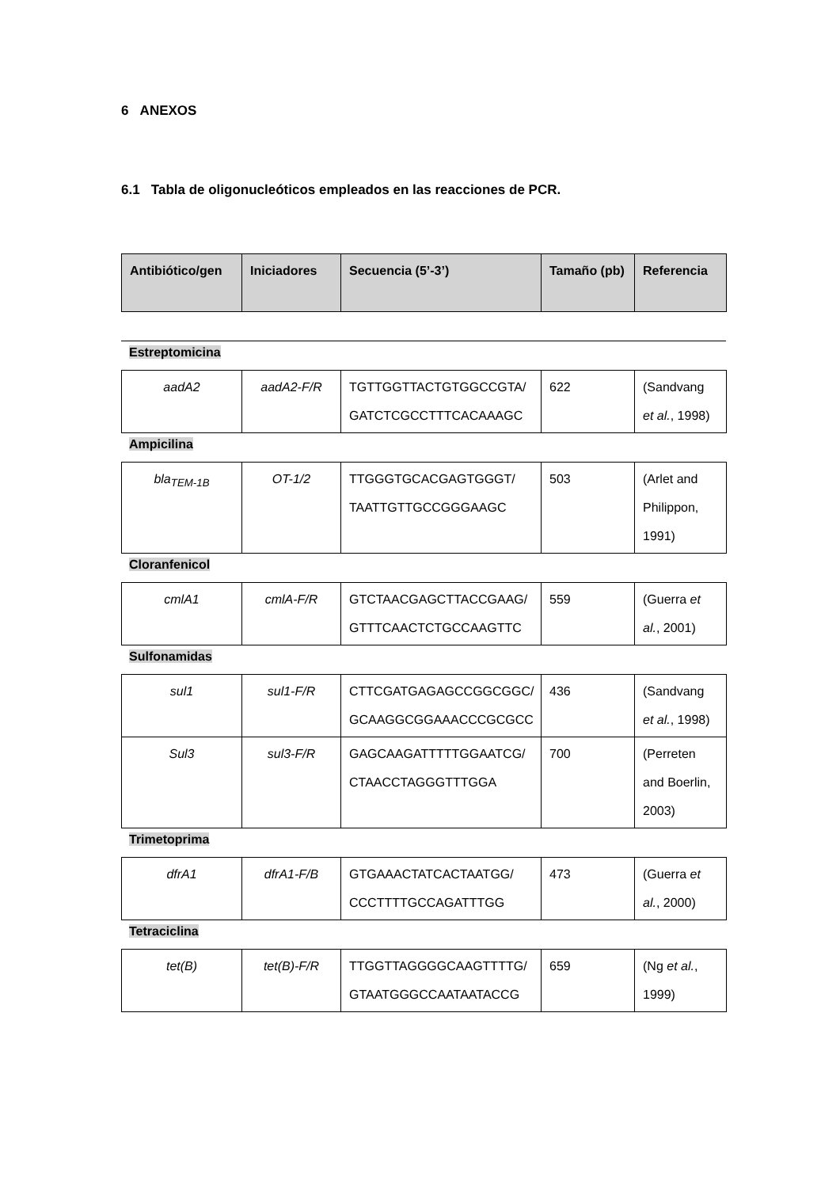6 ANEXOS
6.1 Tabla de oligonucleóticos empleados en las reacciones de PCR.
| Antibiótico/gen | Iniciadores | Secuencia (5’-3’) | Tamaño (pb) | Referencia |
| --- | --- | --- | --- | --- |
Estreptomicina
| aadA2 | aadA2-F/R | TGTTGGTTACTGTGGCCGTA/ GATCTCGCCTTTCACAAAGC | 622 | (Sandvang et al. , 1998) |
Ampicilina
| bla<sub>TEM-1B</sub> | OT-1/2 | TTGGGTGCACGAGTGGGT/ TAATTGTTGCCGGGAAGC | 503 | (Arlet and Philippon, 1991) |
Cloranfenicol
| cmlA1 | cmlA-F/R | GTCTAACGAGCTTACCGAAG/ GTTTCAACTCTGCCAAGTTC | 559 | (Guerra et al. , 2001) |
Sulfonamidas
| sul1 | sul1-F/R | CTTCGATGAGAGCCGGCGGC/ GCAAGGCGGAAACCCGCGCC | 436 | (Sandvang et al. , 1998) |
| Sul3 | sul3-F/R | GAGCAAGATTTTTGGAATCG/ CTAACCTAGGGTTTGGA | 700 | (Perreten and Boerlin, 2003) |
Trimetoprima
| dfrA1 | dfrA1-F/B | GTGAAACTATCACTAATGG/ CCCTTTTGCCAGATTTGG | 473 | (Guerra et al. , 2000) |
Tetraciclina
| tet(B) | tet(B)-F/R | TTGGTTAGGGGCAAGTTTTG/ GTAATGGGCCAATAATACCG | 659 | (Ng et al. , 1999) |